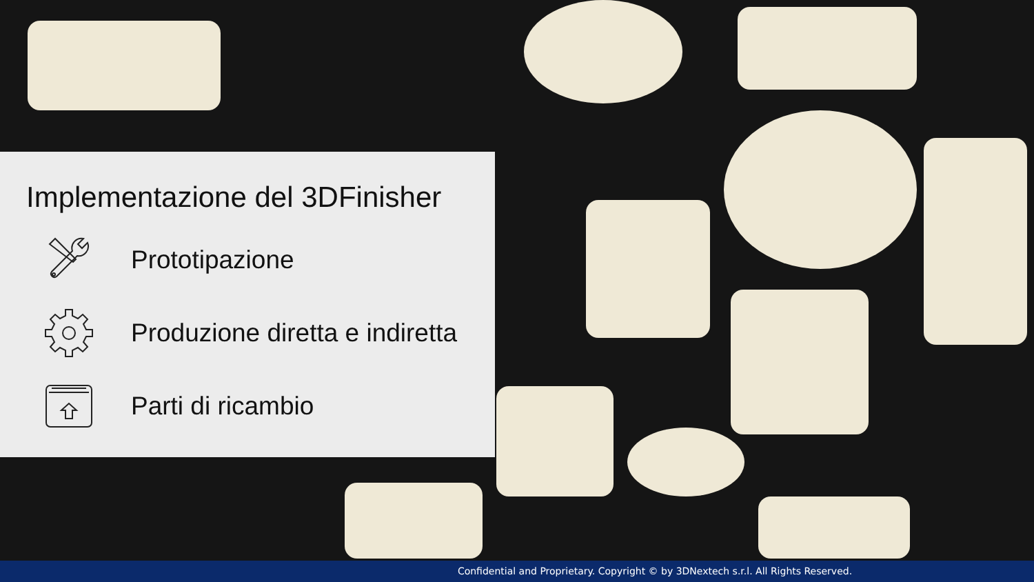Implementazione del 3DFinisher
Prototipazione
Produzione diretta e indiretta
Parti di ricambio
Confidential and Proprietary. Copyright © by 3DNextech s.r.l. All Rights Reserved.